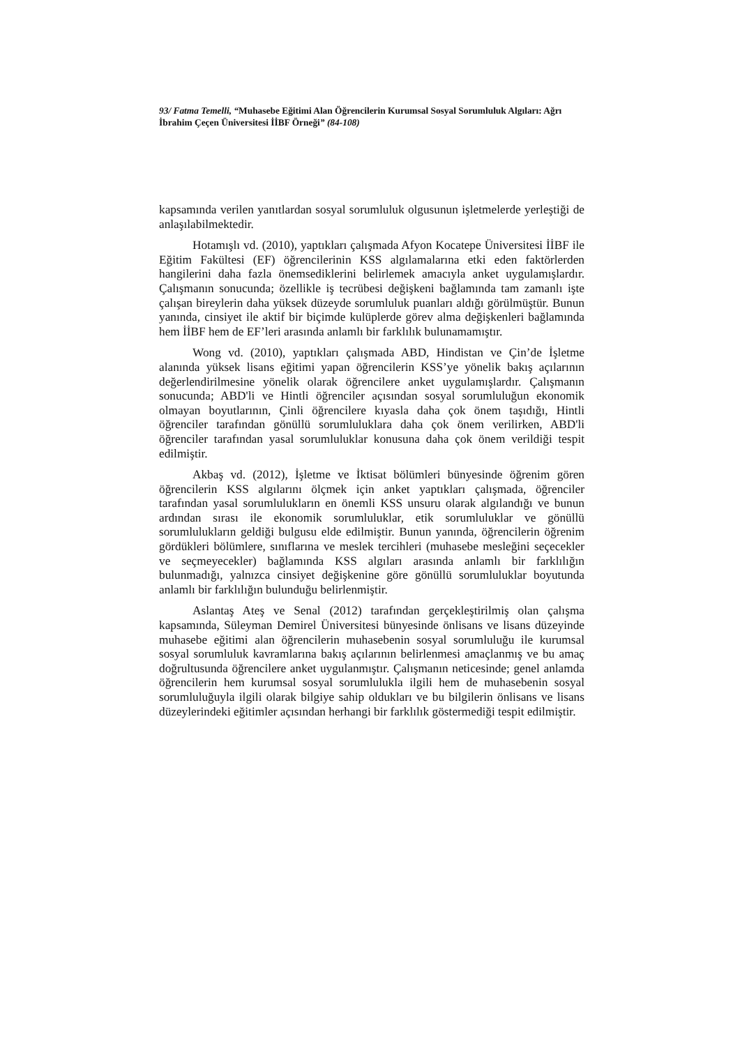93/ Fatma Temelli, “Muhasebe Eğitimi Alan Öğrencilerin Kurumsal Sosyal Sorumluluk Algıları: Ağrı İbrahim Çeçen Üniversitesi İİBF Örneği” (84-108)
kapsamında verilen yanıtlardan sosyal sorumluluk olgusunun işletmelerde yerleştiği de anlaşılabilmektedir.
Hotamışlı vd. (2010), yaptıkları çalışmada Afyon Kocatepe Üniversitesi İİBF ile Eğitim Fakültesi (EF) öğrencilerinin KSS algılamalarına etki eden faktörlerden hangilerini daha fazla önemsediklerini belirlemek amacıyla anket uygulamışlardır. Çalışmanın sonucunda; özellikle iş tecrübesi değişkeni bağlamında tam zamanlı işte çalışan bireylerin daha yüksek düzeyde sorumluluk puanları aldığı görülmüştür. Bunun yanında, cinsiyet ile aktif bir biçimde kulüplerde görev alma değişkenleri bağlamında hem İİBF hem de EF’leri arasında anlamlı bir farklılık bulunamamıştır.
Wong vd. (2010), yaptıkları çalışmada ABD, Hindistan ve Çin’de İşletme alanında yüksek lisans eğitimi yapan öğrencilerin KSS’ye yönelik bakış açılarının değerlendirilmesine yönelik olarak öğrencilere anket uygulamışlardır. Çalışmanın sonucunda; ABD'li ve Hintli öğrenciler açısından sosyal sorumluluğun ekonomik olmayan boyutlarının, Çinli öğrencilere kıyasla daha çok önem taşıdığı, Hintli öğrenciler tarafından gönüllü sorumluluklara daha çok önem verilirken, ABD'li öğrenciler tarafından yasal sorumluluklar konusuna daha çok önem verildiği tespit edilmiştir.
Akbaş vd. (2012), İşletme ve İktisat bölümleri bünyesinde öğrenim gören öğrencilerin KSS algılarını ölçmek için anket yaptıkları çalışmada, öğrenciler tarafından yasal sorumlulukların en önemli KSS unsuru olarak algılandığı ve bunun ardından sırası ile ekonomik sorumluluklar, etik sorumluluklar ve gönüllü sorumlulukların geldiği bulgusu elde edilmiştir. Bunun yanında, öğrencilerin öğrenim gördükleri bölümlere, sınıflarına ve meslek tercihleri (muhasebe mesleğini seçecekler ve seçmeyecekler) bağlamında KSS algıları arasında anlamlı bir farklılığın bulunmadığı, yalnızca cinsiyet değişkenine göre gönüllü sorumluluklar boyutunda anlamlı bir farklılığın bulunduğu belirlenmiştir.
Aslantaş Ateş ve Senal (2012) tarafından gerçekleştirilmiş olan çalışma kapsamında, Süleyman Demirel Üniversitesi bünyesinde önlisans ve lisans düzeyinde muhasebe eğitimi alan öğrencilerin muhasebenin sosyal sorumluluğu ile kurumsal sosyal sorumluluk kavramlarına bakış açılarının belirlenmesi amaçlanmış ve bu amaç doğrultusunda öğrencilere anket uygulanmıştır. Çalışmanın neticesinde; genel anlamda öğrencilerin hem kurumsal sosyal sorumlulukla ilgili hem de muhasebenin sosyal sorumluluğuyla ilgili olarak bilgiye sahip oldukları ve bu bilgilerin önlisans ve lisans düzeylerindeki eğitimler açısından herhangi bir farklılık göstermediği tespit edilmiştir.